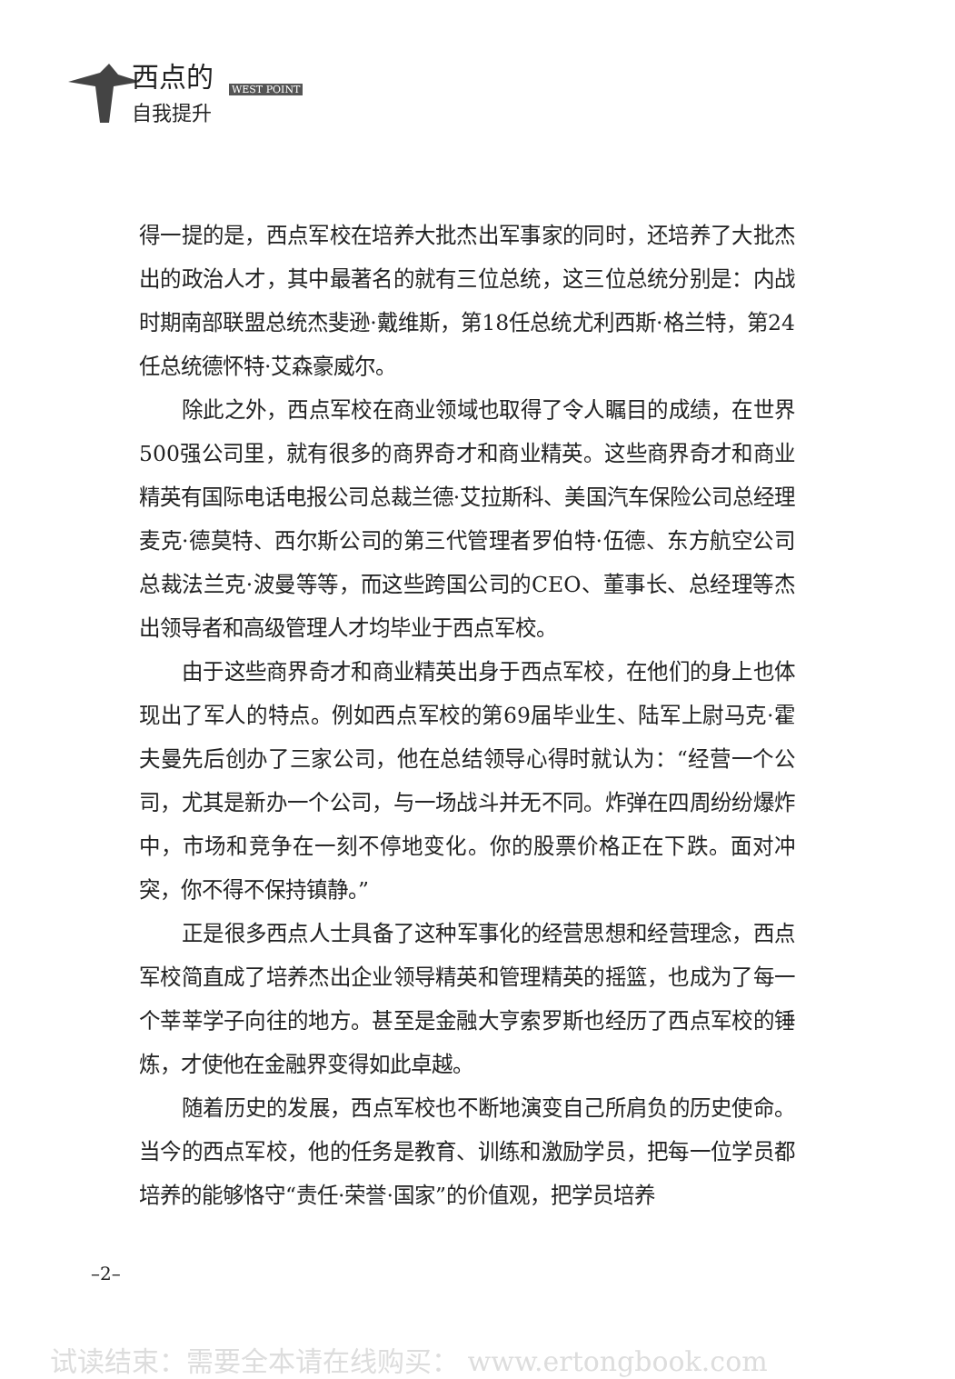西点的
WEST POINT
自我提升
得一提的是，西点军校在培养大批杰出军事家的同时，还培养了大批杰出的政治人才，其中最著名的就有三位总统，这三位总统分别是：内战时期南部联盟总统杰斐逊·戴维斯，第18任总统尤利西斯·格兰特，第24任总统德怀特·艾森豪威尔。
除此之外，西点军校在商业领域也取得了令人瞩目的成绩，在世界500强公司里，就有很多的商界奇才和商业精英。这些商界奇才和商业精英有国际电话电报公司总裁兰德·艾拉斯科、美国汽车保险公司总经理麦克·德莫特、西尔斯公司的第三代管理者罗伯特·伍德、东方航空公司总裁法兰克·波曼等等，而这些跨国公司的CEO、董事长、总经理等杰出领导者和高级管理人才均毕业于西点军校。
由于这些商界奇才和商业精英出身于西点军校，在他们的身上也体现出了军人的特点。例如西点军校的第69届毕业生、陆军上尉马克·霍夫曼先后创办了三家公司，他在总结领导心得时就认为：“经营一个公司，尤其是新办一个公司，与一场战斗并无不同。炸弹在四周纷纷爆炸中，市场和竞争在一刻不停地变化。你的股票价格正在下跌。面对冲突，你不得不保持镇静。”
正是很多西点人士具备了这种军事化的经营思想和经营理念，西点军校简直成了培养杰出企业领导精英和管理精英的摇篮，也成为了每一个莘莘学子向往的地方。甚至是金融大亨索罗斯也经历了西点军校的锤炼，才使他在金融界变得如此卓越。
随着历史的发展，西点军校也不断地演变自己所肩负的历史使命。当今的西点军校，他的任务是教育、训练和激励学员，把每一位学员都培养的能够恪守“责任·荣誉·国家”的价值观，把学员培养
–2–
试读结束：需要全本请在线购买： www.ertongbook.com